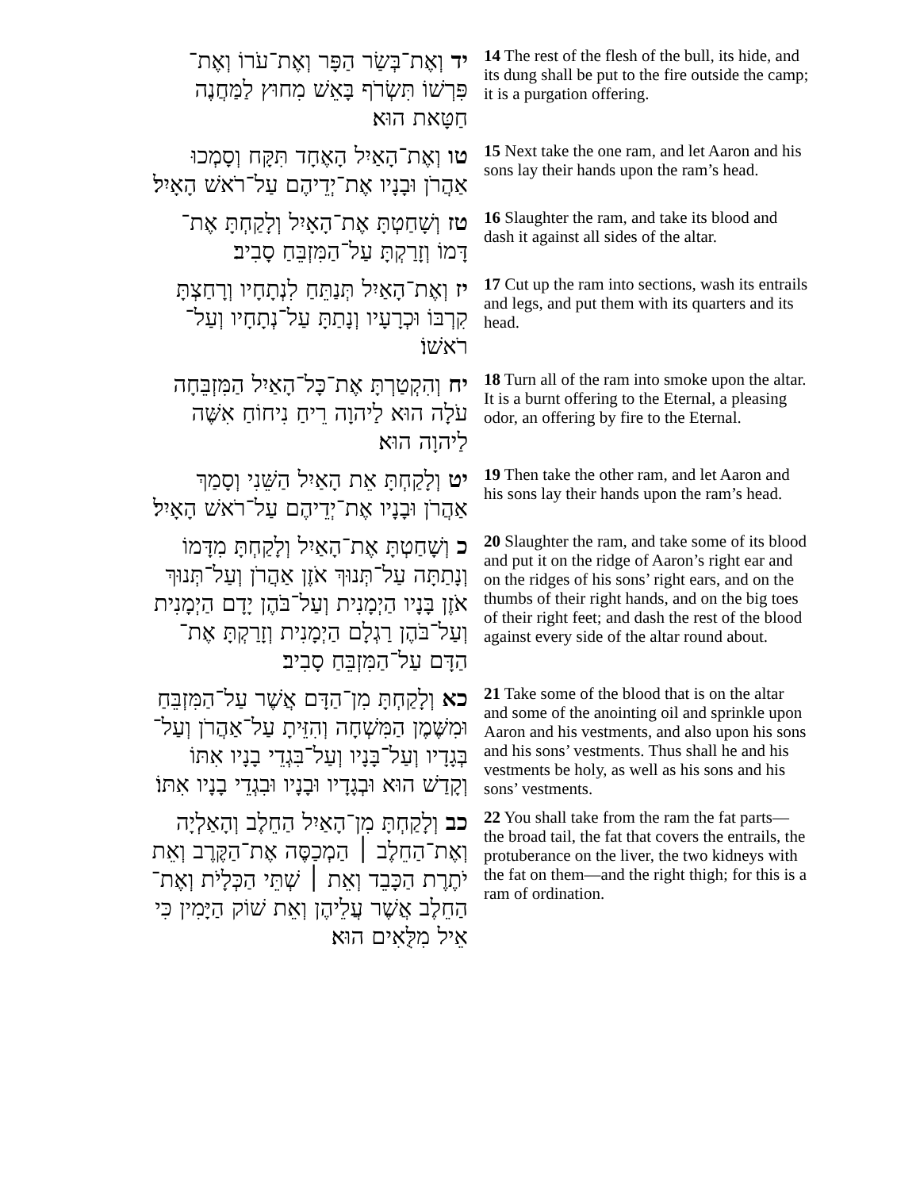| יד וְאֶת־בְּשַׂר הַפָּר וְאֶת־עֹרוֹ וְאֶת־פִּרְשׁוֹ תִּשְׂרֹף בָּאֵשׁ מִחוּץ לַמַּחֲנֶה חַטָּאת הוּא׃ | 14 The rest of the flesh of the bull, its hide, and its dung shall be put to the fire outside the camp; it is a purgation offering. |
| טו וְאֶת־הָאַיִל הָאֶחָד תִּקָּח וְסָמְכוּ אַהֲרֹן וּבָנָיו אֶת־יְדֵיהֶם עַל־רֹאשׁ הָאָיִל׃ | 15 Next take the one ram, and let Aaron and his sons lay their hands upon the ram’s head. |
| טז וְשָׁחַטְתָּ אֶת־הָאָיִל וְלָקַחְתָּ אֶת־דָּמוֹ וְזָרַקְתָּ עַל־הַמִּזְבֵּחַ סָבִיב׃ | 16 Slaughter the ram, and take its blood and dash it against all sides of the altar. |
| יז וְאֶת־הָאַיִל תְּנַתֵּחַ לִנְתָחָיו וְרָחַצְתָּ קִרְבּוֹ וּכְרָעָיו וְנָתַתָּ עַל־נְתָחָיו וְעַל־רֹאשׁוֹ׃ | 17 Cut up the ram into sections, wash its entrails and legs, and put them with its quarters and its head. |
| יח וְהִקְטַרְתָּ אֶת־כָּל־הָאַיִל הַמִּזְבֵּחָה עֹלָה הוּא לַיהוָה רֵיחַ נִיחוֹחַ אִשֶּׁה לַיהוָה הוּא׃ | 18 Turn all of the ram into smoke upon the altar. It is a burnt offering to the Eternal, a pleasing odor, an offering by fire to the Eternal. |
| יט וְלָקַחְתָּ אֵת הָאַיִל הַשֵּׁנִי וְסָמַךְ אַהֲרֹן וּבָנָיו אֶת־יְדֵיהֶם עַל־רֹאשׁ הָאָיִל׃ | 19 Then take the other ram, and let Aaron and his sons lay their hands upon the ram’s head. |
| כ וְשָׁחַטְתָּ אֶת־הָאַיִל וְלָקַחְתָּ מִדָּמוֹ וְנָתַתָּה עַל־תְּנוּךְ אֹזֶן אַהֲרֹן וְעַל־תְּנוּךְ אֹזֶן בָּנָיו הַיְמָנִית וְעַל־בֹּהֶן יָדָם הַיְמָנִית וְעַל־בֹּהֶן רַגְלָם הַיְמָנִית וְזָרַקְתָּ אֶת־הַדָּם עַל־הַמִּזְבֵּחַ סָבִיב׃ | 20 Slaughter the ram, and take some of its blood and put it on the ridge of Aaron’s right ear and on the ridges of his sons’ right ears, and on the thumbs of their right hands, and on the big toes of their right feet; and dash the rest of the blood against every side of the altar round about. |
| כא וְלָקַחְתָּ מִן־הַדָּם אֲשֶׁר עַל־הַמִּזְבֵּחַ וּמִשֶּׁמֶן הַמִּשְׁחָה וְהִזֵּיתָ עַל־אַהֲרֹן וְעַל־בְּגָדָיו וְעַל־בָּנָיו וְעַל־בִּגְדֵי בָנָיו אִתּוֹ וְקָדַשׁ הוּא וּבְגָדָיו וּבָנָיו וּבִגְדֵי בָנָיו אִתּוֹ׃ | 21 Take some of the blood that is on the altar and some of the anointing oil and sprinkle upon Aaron and his vestments, and also upon his sons and his sons’ vestments. Thus shall he and his vestments be holy, as well as his sons and his sons’ vestments. |
| כב וְלָקַחְתָּ מִן־הָאַיִל הַחֵלֶב וְהָאַלְיָה וְאֶת־הַחֵלֶב ׀ הַמְכַסֶּה אֶת־הַקֶּרֶב וְאֵת יֹתֶרֶת הַכָּבֵד וְאֵת ׀ שְׁתֵּי הַכְּלָיֹת וְאֶת־הַחֵלֶב אֲשֶׁר עֲלֵיהֶן וְאֵת שׁוֹק הַיָּמִין כִּי אֵיל מִלֻּאִים הוּא׃ | 22 You shall take from the ram the fat parts—the broad tail, the fat that covers the entrails, the protuberance on the liver, the two kidneys with the fat on them—and the right thigh; for this is a ram of ordination. |